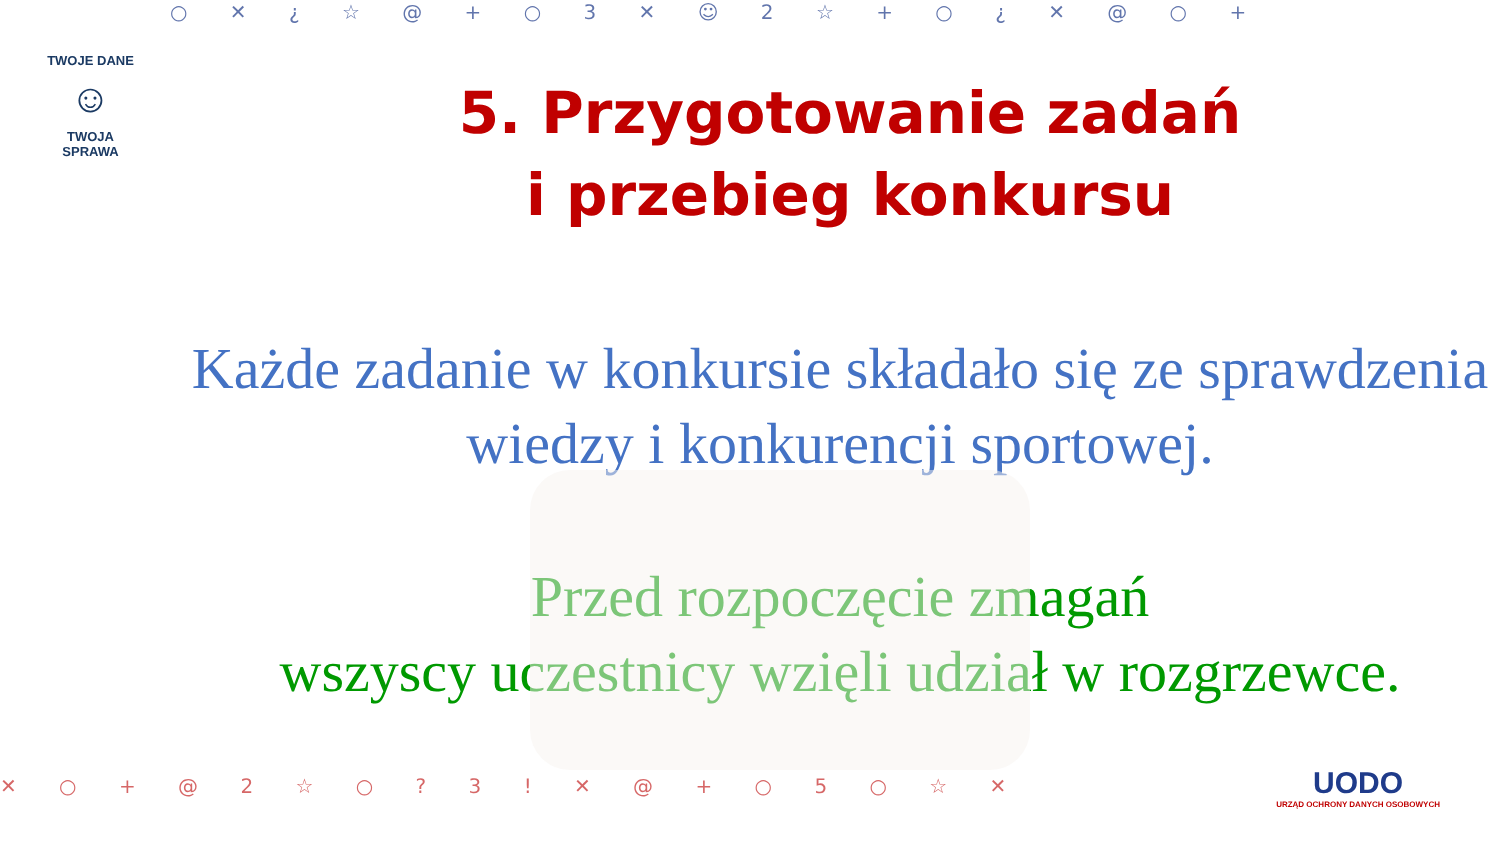○ ✕ ¿ ☆ @ + ○ 3 ✕ ☺ 2 ☆ + ○ ¿ ✕ @ ○ +
TWOJE DANE
☺
TWOJA SPRAWA
5. Przygotowanie zadań
i przebieg konkursu
Każde zadanie w konkursie składało się ze sprawdzenia wiedzy i konkurencji sportowej.
Przed rozpoczęcie zmagań
wszyscy uczestnicy wzięli udział w rozgrzewce.
✕ ○ + @ 2 ☆ ○ ? 3 ! ✕ @ + ○ 5 ○ ☆ ✕
UODO
URZĄD OCHRONY DANYCH OSOBOWYCH